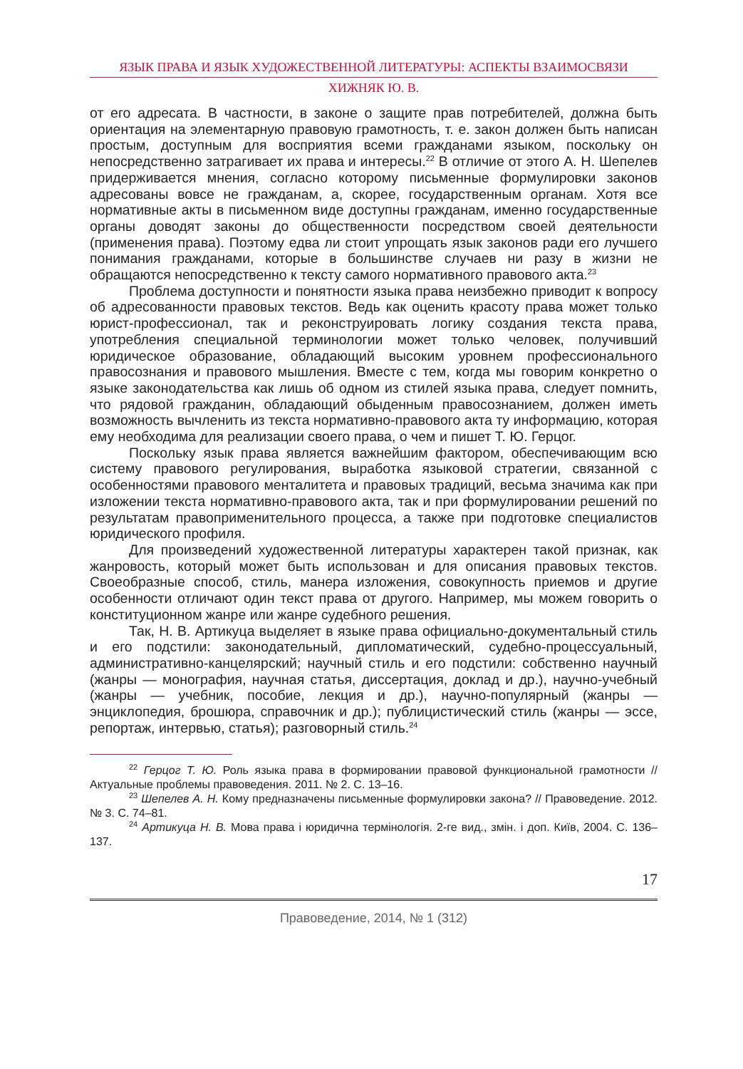ЯЗЫК ПРАВА И ЯЗЫК ХУДОЖЕСТВЕННОЙ ЛИТЕРАТУРЫ: АСПЕКТЫ ВЗАИМОСВЯЗИ
ХИЖНЯК Ю. В.
от его адресата. В частности, в законе о защите прав потребителей, должна быть ориентация на элементарную правовую грамотность, т. е. закон должен быть написан простым, доступным для восприятия всеми гражданами языком, поскольку он непосредственно затрагивает их права и интересы.<sup>22</sup> В отличие от этого А. Н. Шепелев придерживается мнения, согласно которому письменные формулировки законов адресованы вовсе не гражданам, а, скорее, государственным органам. Хотя все нормативные акты в письменном виде доступны гражданам, именно государственные органы доводят законы до общественности посредством своей деятельности (применения права). Поэтому едва ли стоит упрощать язык законов ради его лучшего понимания гражданами, которые в большинстве случаев ни разу в жизни не обращаются непосредственно к тексту самого нормативного правового акта.<sup>23</sup>
Проблема доступности и понятности языка права неизбежно приводит к вопросу об адресованности правовых текстов. Ведь как оценить красоту права может только юрист-профессионал, так и реконструировать логику создания текста права, употребления специальной терминологии может только человек, получивший юридическое образование, обладающий высоким уровнем профессионального правосознания и правового мышления. Вместе с тем, когда мы говорим конкретно о языке законодательства как лишь об одном из стилей языка права, следует помнить, что рядовой гражданин, обладающий обыденным правосознанием, должен иметь возможность вычленить из текста нормативно-правового акта ту информацию, которая ему необходима для реализации своего права, о чем и пишет Т. Ю. Герцог.
Поскольку язык права является важнейшим фактором, обеспечивающим всю систему правового регулирования, выработка языковой стратегии, связанной с особенностями правового менталитета и правовых традиций, весьма значима как при изложении текста нормативно-правового акта, так и при формулировании решений по результатам правоприменительного процесса, а также при подготовке специалистов юридического профиля.
Для произведений художественной литературы характерен такой признак, как жанровость, который может быть использован и для описания правовых текстов. Своеобразные способ, стиль, манера изложения, совокупность приемов и другие особенности отличают один текст права от другого. Например, мы можем говорить о конституционном жанре или жанре судебного решения.
Так, Н. В. Артикуца выделяет в языке права официально-документальный стиль и его подстили: законодательный, дипломатический, судебно-процессуальный, административно-канцелярский; научный стиль и его подстили: собственно научный (жанры — монография, научная статья, диссертация, доклад и др.), научно-учебный (жанры — учебник, пособие, лекция и др.), научно-популярный (жанры — энциклопедия, брошюра, справочник и др.); публицистический стиль (жанры — эссе, репортаж, интервью, статья); разговорный стиль.<sup>24</sup>
<sup>22</sup> Герцог Т. Ю. Роль языка права в формировании правовой функциональной грамотности // Актуальные проблемы правоведения. 2011. № 2. С. 13–16.
<sup>23</sup> Шепелев А. Н. Кому предназначены письменные формулировки закона? // Правоведение. 2012. № 3. С. 74–81.
<sup>24</sup> Артикуца Н. В. Мова права і юридична термінологія. 2-ге вид., змін. і доп. Київ, 2004. С. 136–137.
17
Правоведение, 2014, № 1 (312)